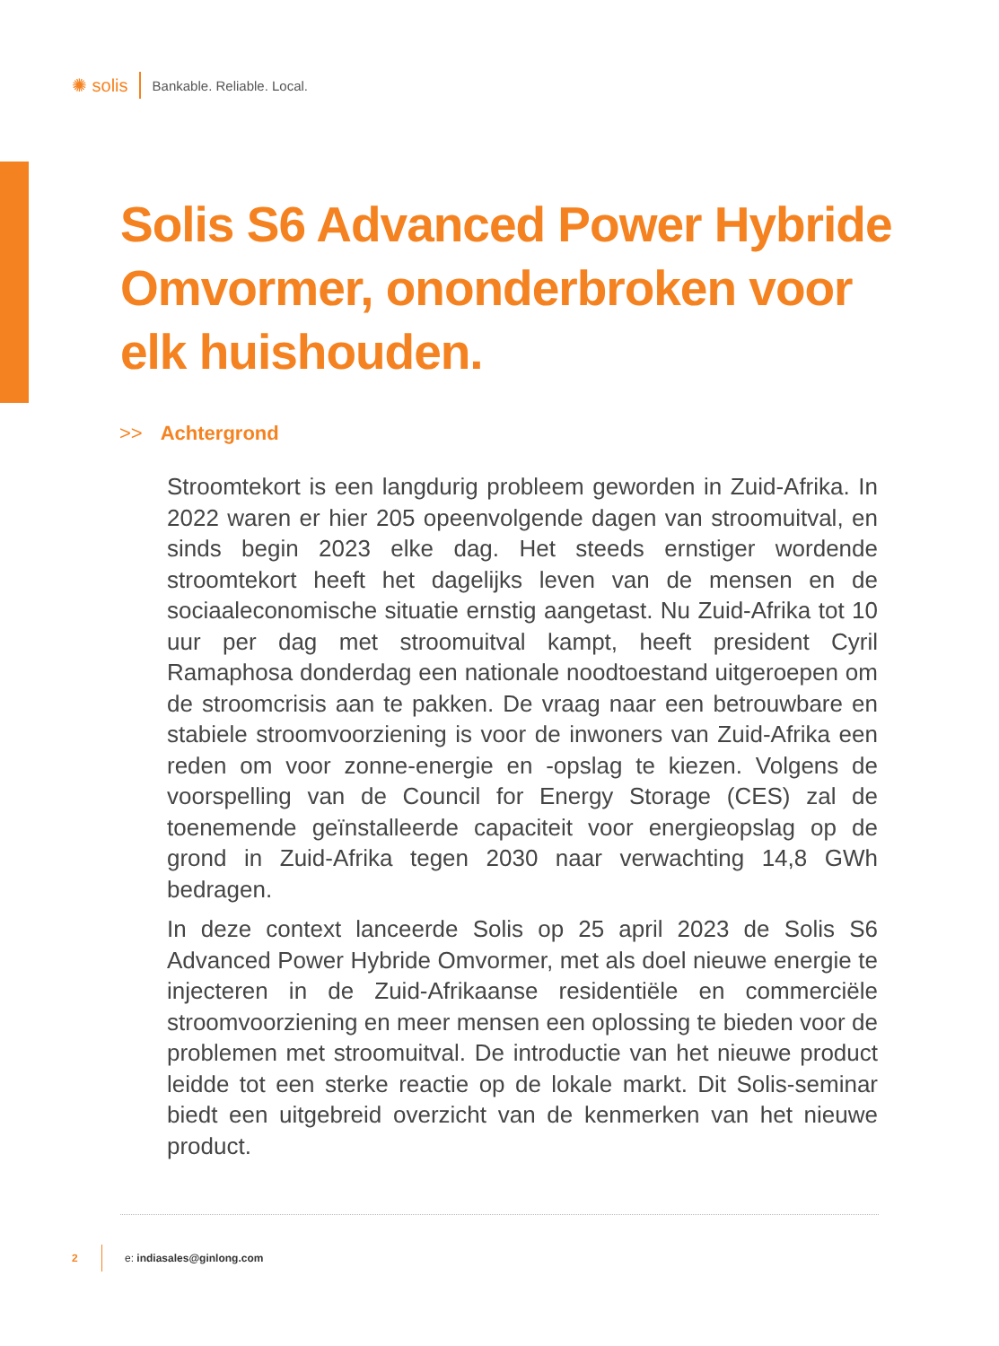✺ solis
Bankable. Reliable. Local.
Solis S6 Advanced Power Hybride Omvormer, ononderbroken voor elk huishouden.
>> Achtergrond
Stroomtekort is een langdurig probleem geworden in Zuid-Afrika. In 2022 waren er hier 205 opeenvolgende dagen van stroomuitval, en sinds begin 2023 elke dag. Het steeds ernstiger wordende stroomtekort heeft het dagelijks leven van de mensen en de sociaaleconomische situatie ernstig aangetast. Nu Zuid-Afrika tot 10 uur per dag met stroomuitval kampt, heeft president Cyril Ramaphosa donderdag een nationale noodtoestand uitgeroepen om de stroomcrisis aan te pakken. De vraag naar een betrouwbare en stabiele stroomvoorziening is voor de inwoners van Zuid-Afrika een reden om voor zonne-energie en -opslag te kiezen. Volgens de voorspelling van de Council for Energy Storage (CES) zal de toenemende geïnstalleerde capaciteit voor energieopslag op de grond in Zuid-Afrika tegen 2030 naar verwachting 14,8 GWh bedragen.
In deze context lanceerde Solis op 25 april 2023 de Solis S6 Advanced Power Hybride Omvormer, met als doel nieuwe energie te injecteren in de Zuid-Afrikaanse residentiële en commerciële stroomvoorziening en meer mensen een oplossing te bieden voor de problemen met stroomuitval. De introductie van het nieuwe product leidde tot een sterke reactie op de lokale markt. Dit Solis-seminar biedt een uitgebreid overzicht van de kenmerken van het nieuwe product.
2
e: indiasales@ginlong.com